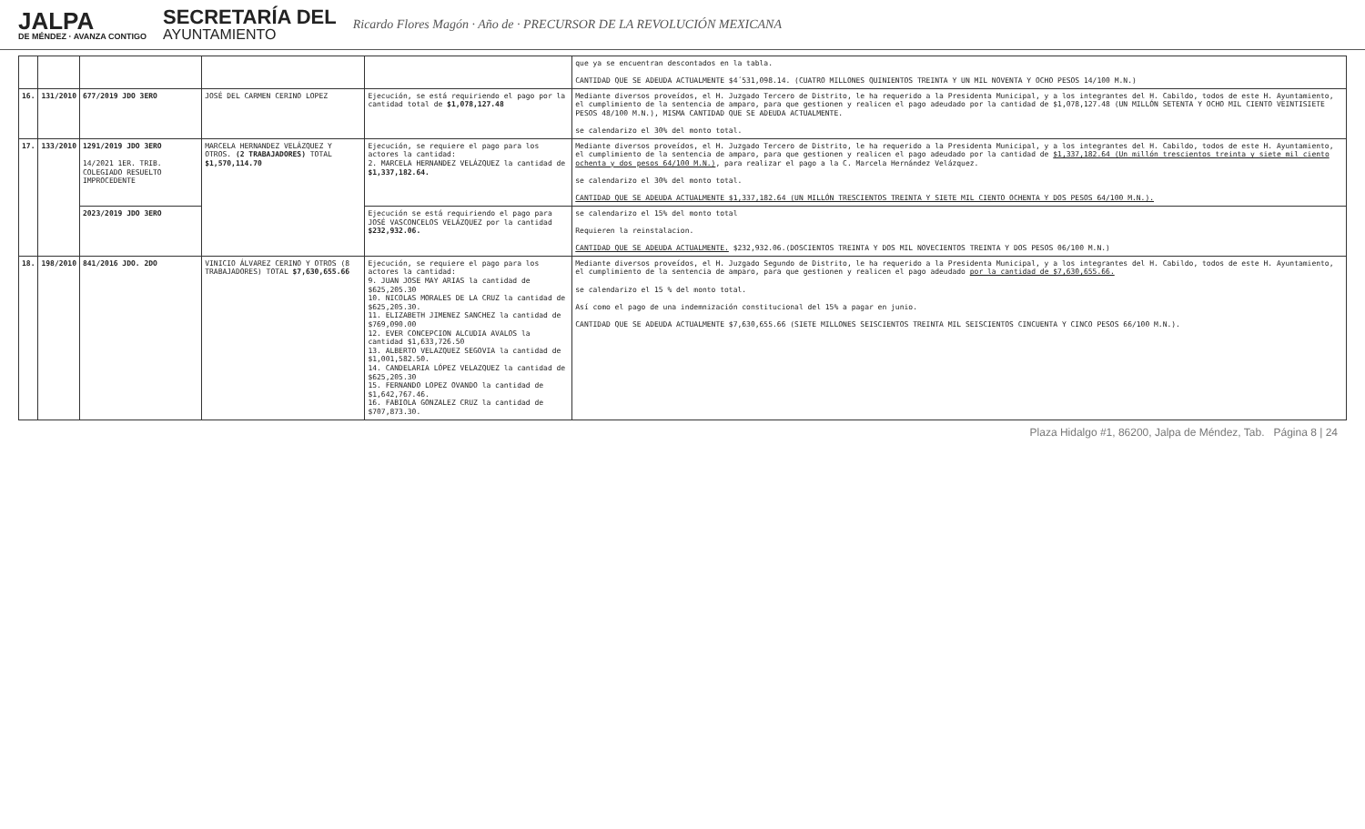JALPA
DE MÉNDEZ · AVANZA CONTIGO
SECRETARÍA DEL
AYUNTAMIENTO
Ricardo Flores Magón · Año de · PRECURSOR DE LA REVOLUCIÓN MEXICANA
| | | | | | que ya se encuentran descontados en la tabla. CANTIDAD QUE SE ADEUDA ACTUALMENTE $4´531,098.14. (CUATRO MILLONES QUINIENTOS TREINTA Y UN MIL NOVENTA Y OCHO PESOS 14/100 M.N.) |
| 16. | 131/2010 | 677/2019 JDO 3ERO | JOSÉ DEL CARMEN CERINO LOPEZ | Ejecución, se está requiriendo el pago por la cantidad total de $1,078,127.48 | Mediante diversos proveídos, el H. Juzgado Tercero de Distrito, le ha requerido a la Presidenta Municipal, y a los integrantes del H. Cabildo, todos de este H. Ayuntamiento, el cumplimiento de la sentencia de amparo, para que gestionen y realicen el pago adeudado por la cantidad de $1,078,127.48 (UN MILLÓN SETENTA Y OCHO MIL CIENTO VEINTISIETE PESOS 48/100 M.N.), MISMA CANTIDAD QUE SE ADEUDA ACTUALMENTE. se calendarizo el 30% del monto total. |
| 17. | 133/2010 | 1291/2019 JDO 3ERO 14/2021 1ER. TRIB. COLEGIADO RESUELTO IMPROCEDENTE | MARCELA HERNANDEZ VELÁZQUEZ Y OTROS. (2 TRABAJADORES) TOTAL $1,570,114.70 | Ejecución, se requiere el pago para los actores la cantidad: 2. MARCELA HERNANDEZ VELÁZQUEZ la cantidad de $1,337,182.64. | Mediante diversos proveídos, el H. Juzgado Tercero de Distrito, le ha requerido a la Presidenta Municipal, y a los integrantes del H. Cabildo, todos de este H. Ayuntamiento, el cumplimiento de la sentencia de amparo, para que gestionen y realicen el pago adeudado por la cantidad de $1,337,182.64 (Un millón trescientos treinta y siete mil ciento ochenta y dos pesos 64/100 M.N.) , para realizar el pago a la C. Marcela Hernández Velázquez. se calendarizo el 30% del monto total. CANTIDAD QUE SE ADEUDA ACTUALMENTE $1,337,182.64 (UN MILLÓN TRESCIENTOS TREINTA Y SIETE MIL CIENTO OCHENTA Y DOS PESOS 64/100 M.N.). |
| | | 2023/2019 JDO 3ERO | | Ejecución se está requiriendo el pago para JOSÉ VASCONCELOS VELÁZQUEZ por la cantidad $232,932.06. | se calendarizo el 15% del monto total Requieren la reinstalacion. CANTIDAD QUE SE ADEUDA ACTUALMENTE. $232,932.06.(DOSCIENTOS TREINTA Y DOS MIL NOVECIENTOS TREINTA Y DOS PESOS 06/100 M.N.) |
| 18. | 198/2010 | 841/2016 JDO. 2DO | VINICIO ÁLVAREZ CERINO Y OTROS (8 TRABAJADORES) TOTAL $7,630,655.66 | Ejecución, se requiere el pago para los actores la cantidad: 9. JUAN JOSE MAY ARIAS la cantidad de $625,205.30 10. NICOLAS MORALES DE LA CRUZ la cantidad de $625,205.30. 11. ELIZABETH JIMENEZ SANCHEZ la cantidad de $769,090.00 12. EVER CONCEPCION ALCUDIA AVALOS la cantidad $1,633,726.50 13. ALBERTO VELAZQUEZ SEGOVIA la cantidad de $1,001,582.50. 14. CANDELARIA LÓPEZ VELAZQUEZ la cantidad de $625,205.30 15. FERNANDO LOPEZ OVANDO la cantidad de $1,642,767.46. 16. FABIOLA GONZALEZ CRUZ la cantidad de $707,873.30. | Mediante diversos proveídos, el H. Juzgado Segundo de Distrito, le ha requerido a la Presidenta Municipal, y a los integrantes del H. Cabildo, todos de este H. Ayuntamiento, el cumplimiento de la sentencia de amparo, para que gestionen y realicen el pago adeudado por la cantidad de $7,630,655.66. se calendarizo el 15 % del monto total. Así como el pago de una indemnización constitucional del 15% a pagar en junio. CANTIDAD QUE SE ADEUDA ACTUALMENTE $7,630,655.66 (SIETE MILLONES SEISCIENTOS TREINTA MIL SEISCIENTOS CINCUENTA Y CINCO PESOS 66/100 M.N.). |
Plaza Hidalgo #1, 86200, Jalpa de Méndez, Tab. Página 8 | 24